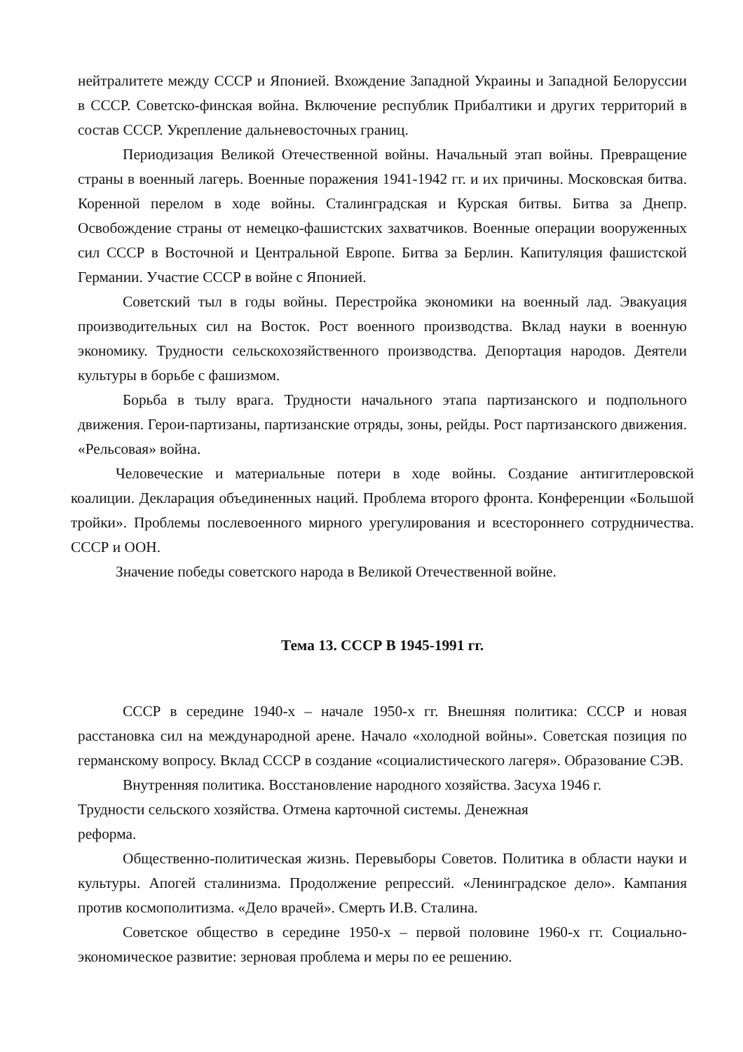нейтралитете между СССР и Японией. Вхождение Западной Украины и Западной Белоруссии в СССР. Советско-финская война. Включение республик Прибалтики и других территорий в состав СССР. Укрепление дальневосточных границ.
Периодизация Великой Отечественной войны. Начальный этап войны. Превращение страны в военный лагерь. Военные поражения 1941-1942 гг. и их причины. Московская битва. Коренной перелом в ходе войны. Сталинградская и Курская битвы. Битва за Днепр. Освобождение страны от немецко-фашистских захватчиков. Военные операции вооруженных сил СССР в Восточной и Центральной Европе. Битва за Берлин. Капитуляция фашистской Германии. Участие СССР в войне с Японией.
Советский тыл в годы войны. Перестройка экономики на военный лад. Эвакуация производительных сил на Восток. Рост военного производства. Вклад науки в военную экономику. Трудности сельскохозяйственного производства. Депортация народов. Деятели культуры в борьбе с фашизмом.
Борьба в тылу врага. Трудности начального этапа партизанского и подпольного движения. Герои-партизаны, партизанские отряды, зоны, рейды. Рост партизанского движения. «Рельсовая» война.
Человеческие и материальные потери в ходе войны. Создание антигитлеровской коалиции. Декларация объединенных наций. Проблема второго фронта. Конференции «Большой тройки». Проблемы послевоенного мирного урегулирования и всестороннего сотрудничества. СССР и ООН.
Значение победы советского народа в Великой Отечественной войне.
Тема 13. СССР В 1945-1991 гг.
СССР в середине 1940-х – начале 1950-х гг. Внешняя политика: СССР и новая расстановка сил на международной арене. Начало «холодной войны». Советская позиция по германскому вопросу. Вклад СССР в создание «социалистического лагеря». Образование СЭВ.
Внутренняя политика. Восстановление народного хозяйства. Засуха 1946 г.
Трудности сельского хозяйства. Отмена карточной системы. Денежная
реформа.
Общественно-политическая жизнь. Перевыборы Советов. Политика в области науки и культуры. Апогей сталинизма. Продолжение репрессий. «Ленинградское дело». Кампания против космополитизма. «Дело врачей». Смерть И.В. Сталина.
Советское общество в середине 1950-х – первой половине 1960-х гг. Социально- экономическое развитие: зерновая проблема и меры по ее решению.